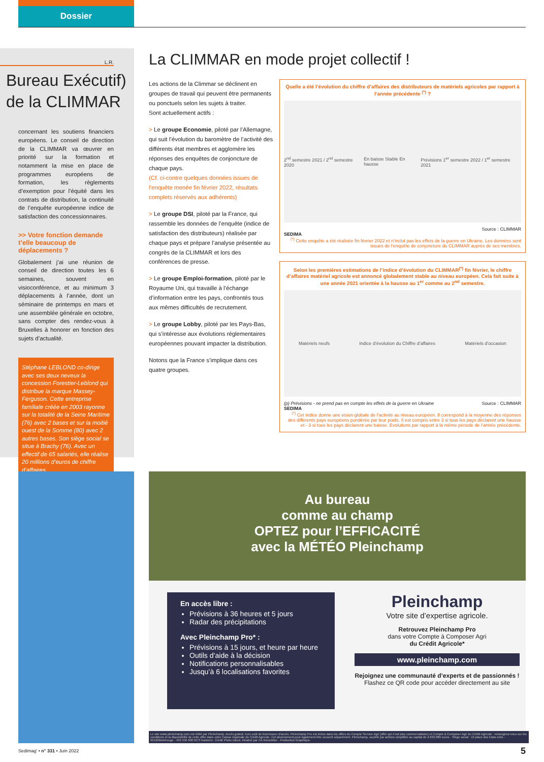Dossier
L.R.
Bureau Exécutif) de la CLIMMAR
concernant les soutiens financiers européens. Le conseil de direction de la CLIMMAR va œuvrer en priorité sur la formation et notamment la mise en place de programmes européens de formation, les règlements d’exemption pour l’équité dans les contrats de distribution, la continuité de l’enquête européenne indice de satisfaction des concessionnaires.
>> Votre fonction demande t’elle beaucoup de déplacements ?
Globalement j’ai une réunion de conseil de direction toutes les 6 semaines, souvent en visioconférence, et au minimum 3 déplacements à l’année, dont un séminaire de printemps en mars et une assemblée générale en octobre, sans compter des rendez-vous à Bruxelles à honorer en fonction des sujets d’actualité.
Stéphane LEBLOND co-dirige avec ses deux neveux la concession Forestier-Leblond qui distribue la marque Massey-Ferguson. Cette entreprise familiale créée en 2003 rayonne sur la totalité de la Seine Maritime (76) avec 2 bases et sur la moitié ouest de la Somme (80) avec 2 autres bases. Son siège social se situe à Brachy (76). Avec un effectif de 65 salariés, elle réalise 20 millions d’euros de chiffre d’affaires.
La CLIMMAR en mode projet collectif !
Les actions de la Climmar se déclinent en groupes de travail qui peuvent être permanents ou ponctuels selon les sujets à traiter.
Sont actuellement actifs :
> Le groupe Economie, piloté par l’Allemagne, qui suit l’évolution du baromètre de l’activité des différents état membres et agglomère les réponses des enquêtes de conjoncture de chaque pays.
(Cf. ci-contre quelques données issues de l’enquête menée fin février 2022, résultats complets réservés aux adhérents)
> Le groupe DSI, piloté par la France, qui rassemble les données de l’enquête (indice de satisfaction des distributeurs) réalisée par chaque pays et prépare l’analyse présentée au congrès de la CLIMMAR et lors des conférences de presse.
> Le groupe Emploi-formation, piloté par le Royaume Uni, qui travaille à l’échange d’information entre les pays, confrontés tous aux mêmes difficultés de recrutement.
> Le groupe Lobby, piloté par les Pays-Bas, qui s’intéresse aux évolutions réglementaires européennes pouvant impacter la distribution.
Notons que la France s’implique dans ces quatre groupes.
Quelle a été l’évolution du chiffre d’affaires des distributeurs de matériels agricoles par rapport à l’année précédente <sup>(*)</sup> ?
2<sup>nd</sup> semestre 2021 / 2<sup>nd</sup> semestre 2020 En baisse Stable En hausse Prévisions 1<sup>er</sup> semestre 2022 / 1<sup>er</sup> semestre 2021
Source : CLIMMAR
SEDIMA
<sup>(*)</sup> Cette enquête a été réalisée fin février 2022 et n’inclut pas les effets de la guerre en Ukraine. Les données sont issues de l’enquête de conjoncture du CLIMMAR auprès de ses membres.
Selon les premières estimations de l’indice d’évolution du CLIMMAR<sup>(*)</sup> fin février, le chiffre d’affaires matériel agricole est annoncé globalement stable au niveau européen. Cela fait suite à une année 2021 orientée à la hausse au 1<sup>er</sup> comme au 2<sup>nd</sup> semestre.
Matériels neufs Indice d’évolution du Chiffre d’affaires Matériels d’occasion
(p) Prévisions - ne prend pas en compte les effets de la guerre en Ukraine Source : CLIMMAR
SEDIMA
<sup>(*)</sup> Cet indice donne une vision globale de l’activité au niveau européen. Il correspond à la moyenne des réponses des différents pays européens pondérée par leur poids. Il est compris entre 3 si tous les pays déclarent une hausse et - 3 si tous les pays déclarent une baisse. Evolutions par rapport à la même période de l’année précédente.
Au bureau
comme au champ
OPTEZ pour l’EFFICACITÉ
avec la MÉTÉO Pleinchamp
En accès libre :
Prévisions à 36 heures et 5 jours
Radar des précipitations
Avec Pleinchamp Pro* :
Prévisions à 15 jours, et heure par heure
Outils d’aide à la décision
Notifications personnalisables
Jusqu’à 6 localisations favorites
Pleinchamp
Votre site d’expertise agricole.
Retrouvez Pleinchamp Pro
dans votre Compte à Composer Agri
du Crédit Agricole*
www.pleinchamp.com
Rejoignez une communauté d’experts et de passionnés !
Flashez ce QR code pour accéder directement au site
Le site www.pleinchamp.com est édité par Pleinchamp. Accès gratuit, hors coût du fournisseur d’accès. Pleinchamp Pro est inclus dans les offres du Compte Service Agri (offre qui n’est plus commercialisée) et Compte à Composer Agri du Crédit Agricole : renseignez-vous sur les conditions et la disponibilité de cette offre dans votre Caisse régionale de Crédit Agricole. Cet abonnement peut également être souscrit séparément. Pleinchamp, société par actions simplifiée au capital de 2.632.080 euros - Siège social : 12 place des Etats-Unis - 92120Montrouge - 432 556 900 RCS Nanterre. Crédit Photo Istock. Réalisé par CA Immobilier - Production Graphique.
Sedimag’ • n° 331 • Juin 2022 5